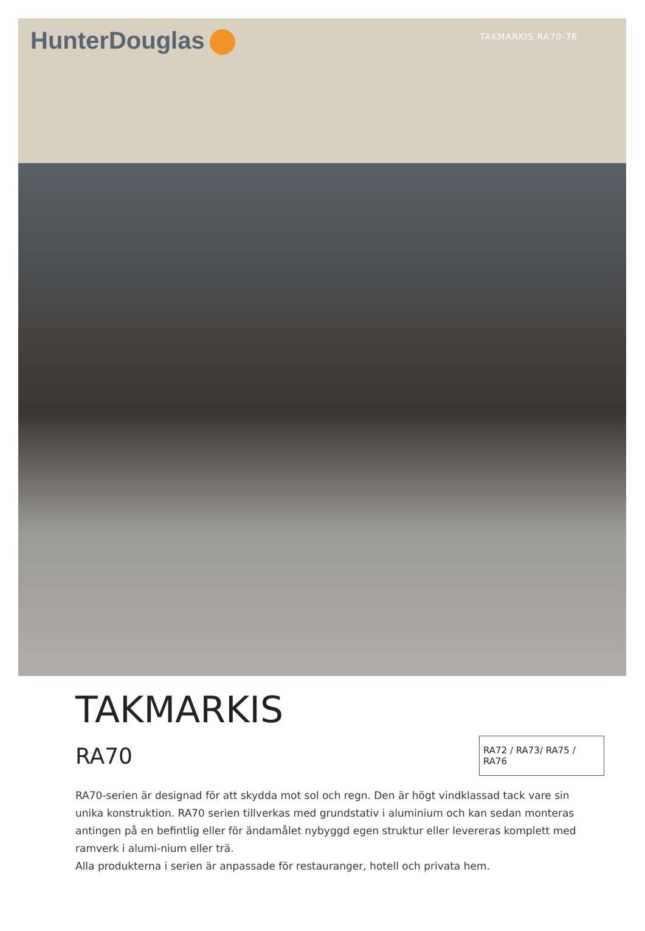HunterDouglas
TAKMARKIS RA70-76
TAKMARKIS
RA70
RA72 / RA73/ RA75 / RA76
RA70-serien är designad för att skydda mot sol och regn. Den är högt vindklassad tack vare sin unika konstruktion. RA70 serien tillverkas med grundstativ i aluminium och kan sedan monteras antingen på en befintlig eller för ändamålet nybyggd egen struktur eller levereras komplett med ramverk i alumi-nium eller trä.
Alla produkterna i serien är anpassade för restauranger, hotell och privata hem.